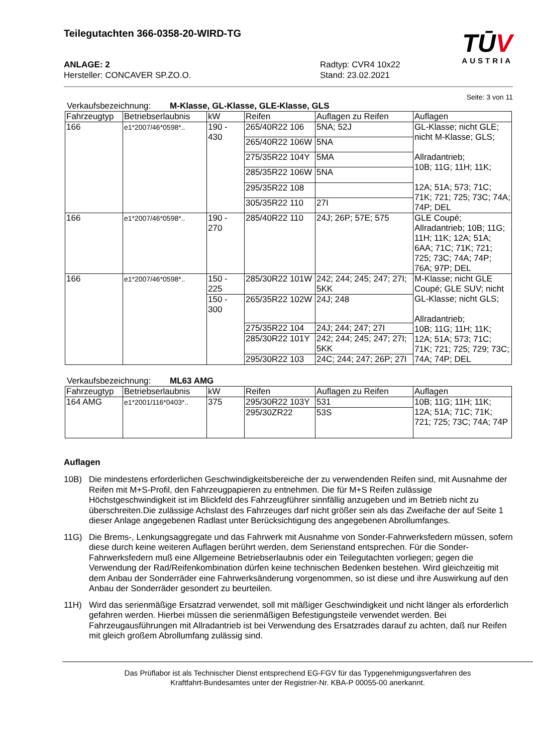Teilegutachten 366-0358-20-WIRD-TG
TŪV
AUSTRIA
ANLAGE: 2
Hersteller: CONCAVER SP.ZO.O.
Radtyp: CVR4 10x22
Stand: 23.02.2021
Seite: 3 von 11
Verkaufsbezeichnung: M-Klasse, GL-Klasse, GLE-Klasse, GLS
| Fahrzeugtyp | Betriebserlaubnis | kW | Reifen | Auflagen zu Reifen | Auflagen |
| --- | --- | --- | --- | --- | --- |
| 166 | e1*2007/46*0598*.. | 190 - 430 | 265/40R22 106 | 5NA; 52J | GL-Klasse; nicht GLE; nicht M-Klasse; GLS; Allradantrieb; 10B; 11G; 11H; 11K; 12A; 51A; 573; 71C; 71K; 721; 725; 73C; 74A; 74P; DEL |
| | | | 265/40R22 106W | 5NA | |
| | | | 275/35R22 104Y | 5MA | |
| | | | 285/35R22 106W | 5NA | |
| | | | 295/35R22 108 | | |
| | | | 305/35R22 110 | 27I | |
| 166 | e1*2007/46*0598*.. | 190 - 270 | 285/40R22 110 | 24J; 26P; 57E; 575 | GLE Coupé; Allradantrieb; 10B; 11G; 11H; 11K; 12A; 51A; 6AA; 71C; 71K; 721; 725; 73C; 74A; 74P; 76A; 97P; DEL |
| 166 | e1*2007/46*0598*.. | 150 - 225 | 285/30R22 101W | 242; 244; 245; 247; 27I; 5KK | M-Klasse; nicht GLE Coupé; GLE SUV; nicht GL-Klasse; nicht GLS; Allradantrieb; 10B; 11G; 11H; 11K; 12A; 51A; 573; 71C; 71K; 721; 725; 729; 73C; 74A; 74P; DEL |
| | | 150 - 300 | 265/35R22 102W | 24J; 248 | |
| | | | 275/35R22 104 | 24J; 244; 247; 27I | |
| | | | 285/30R22 101Y | 242; 244; 245; 247; 27I; 5KK | |
| | | | 295/30R22 103 | 24C; 244; 247; 26P; 27I | |
Verkaufsbezeichnung: ML63 AMG
| Fahrzeugtyp | Betriebserlaubnis | kW | Reifen | Auflagen zu Reifen | Auflagen |
| --- | --- | --- | --- | --- | --- |
| 164 AMG | e1*2001/116*0403*.. | 375 | 295/30R22 103Y | 531 | 10B; 11G; 11H; 11K; 12A; 51A; 71C; 71K; 721; 725; 73C; 74A; 74P |
| | | | 295/30ZR22 | 53S | |
Auflagen
10B) Die mindestens erforderlichen Geschwindigkeitsbereiche der zu verwendenden Reifen sind, mit Ausnahme der Reifen mit M+S-Profil, den Fahrzeugpapieren zu entnehmen. Die für M+S Reifen zulässige Höchstgeschwindigkeit ist im Blickfeld des Fahrzeugführer sinnfällig anzugeben und im Betrieb nicht zu überschreiten.Die zulässige Achslast des Fahrzeuges darf nicht größer sein als das Zweifache der auf Seite 1 dieser Anlage angegebenen Radlast unter Berücksichtigung des angegebenen Abrollumfanges.
11G) Die Brems-, Lenkungsaggregate und das Fahrwerk mit Ausnahme von Sonder-Fahrwerksfedern müssen, sofern diese durch keine weiteren Auflagen berührt werden, dem Serienstand entsprechen. Für die Sonder-Fahrwerksfedern muß eine Allgemeine Betriebserlaubnis oder ein Teilegutachten vorliegen; gegen die Verwendung der Rad/Reifenkombination dürfen keine technischen Bedenken bestehen. Wird gleichzeitig mit dem Anbau der Sonderräder eine Fahrwerksänderung vorgenommen, so ist diese und ihre Auswirkung auf den Anbau der Sonderräder gesondert zu beurteilen.
11H) Wird das serienmäßige Ersatzrad verwendet, soll mit mäßiger Geschwindigkeit und nicht länger als erforderlich gefahren werden. Hierbei müssen die serienmäßigen Befestigungsteile verwendet werden. Bei Fahrzeugausführungen mit Allradantrieb ist bei Verwendung des Ersatzrades darauf zu achten, daß nur Reifen mit gleich großem Abrollumfang zulässig sind.
Das Prüflabor ist als Technischer Dienst entsprechend EG-FGV für das Typgenehmigungsverfahren des
Kraftfahrt-Bundesamtes unter der Registrier-Nr. KBA-P 00055-00 anerkannt.